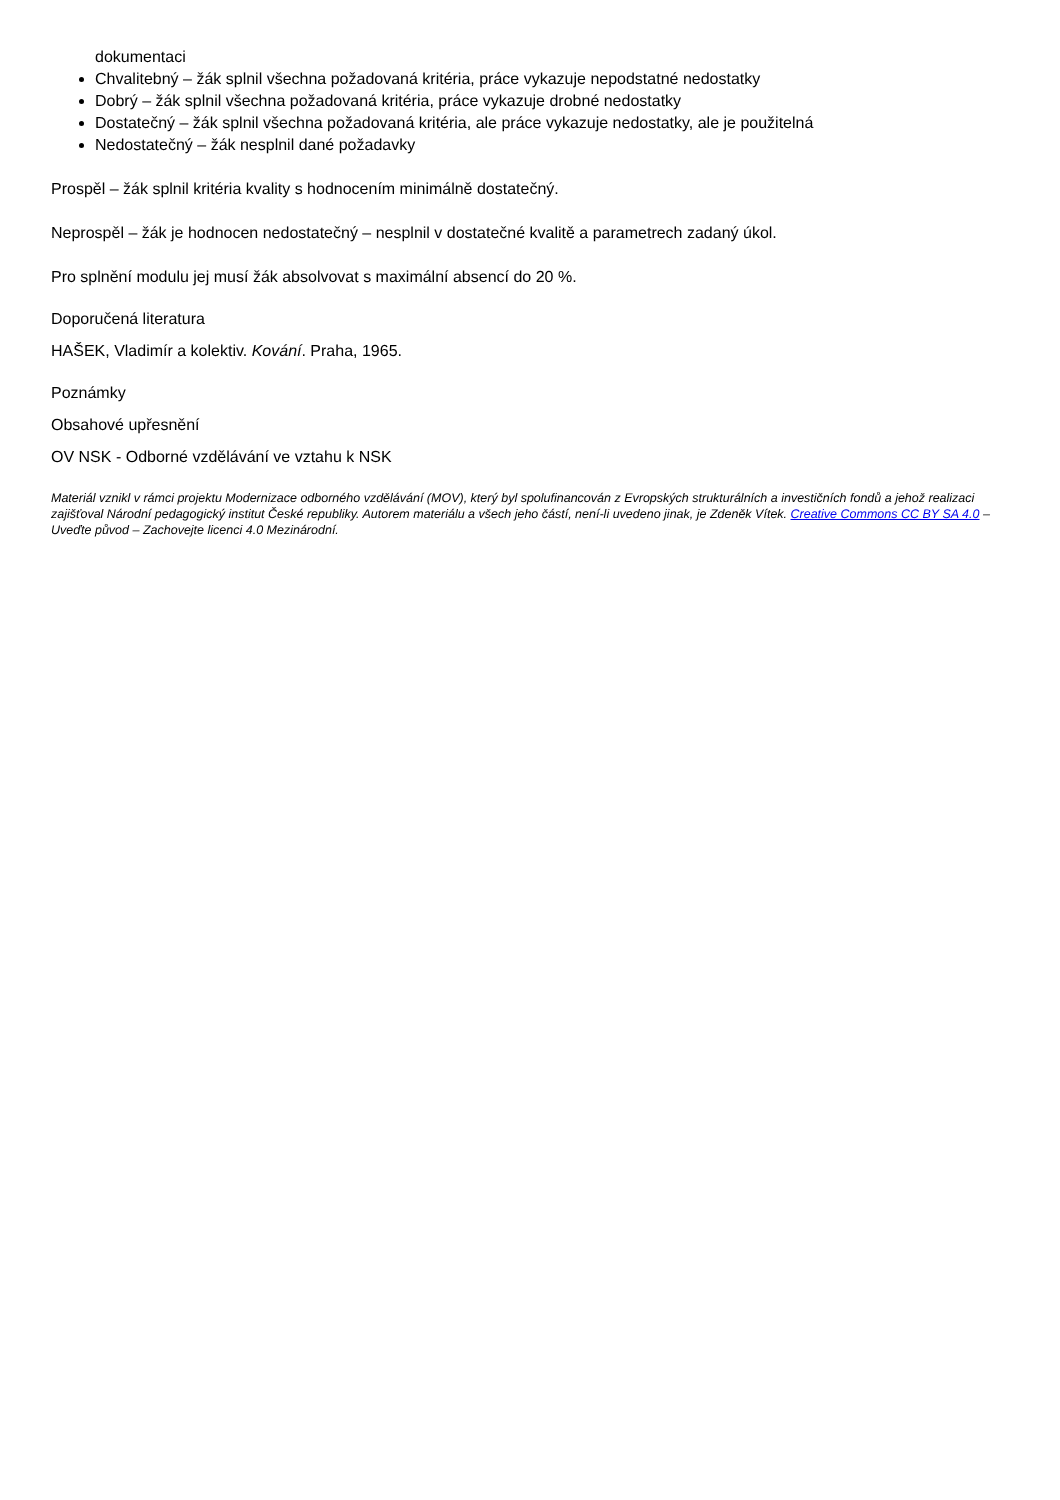dokumentaci
Chvalitebný – žák splnil všechna požadovaná kritéria, práce vykazuje nepodstatné nedostatky
Dobrý – žák splnil všechna požadovaná kritéria, práce vykazuje drobné nedostatky
Dostatečný – žák splnil všechna požadovaná kritéria, ale práce vykazuje nedostatky, ale je použitelná
Nedostatečný – žák nesplnil dané požadavky
Prospěl – žák splnil kritéria kvality s hodnocením minimálně dostatečný.
Neprospěl – žák je hodnocen nedostatečný – nesplnil v dostatečné kvalitě a parametrech zadaný úkol.
Pro splnění modulu jej musí žák absolvovat s maximální absencí do 20 %.
Doporučená literatura
HAŠEK, Vladimír a kolektiv. Kování. Praha, 1965.
Poznámky
Obsahové upřesnění
OV NSK - Odborné vzdělávání ve vztahu k NSK
Materiál vznikl v rámci projektu Modernizace odborného vzdělávání (MOV), který byl spolufinancován z Evropských strukturálních a investičních fondů a jehož realizaci zajišťoval Národní pedagogický institut České republiky. Autorem materiálu a všech jeho částí, není-li uvedeno jinak, je Zdeněk Vítek. Creative Commons CC BY SA 4.0 – Uveďte původ – Zachovejte licenci 4.0 Mezinárodní.